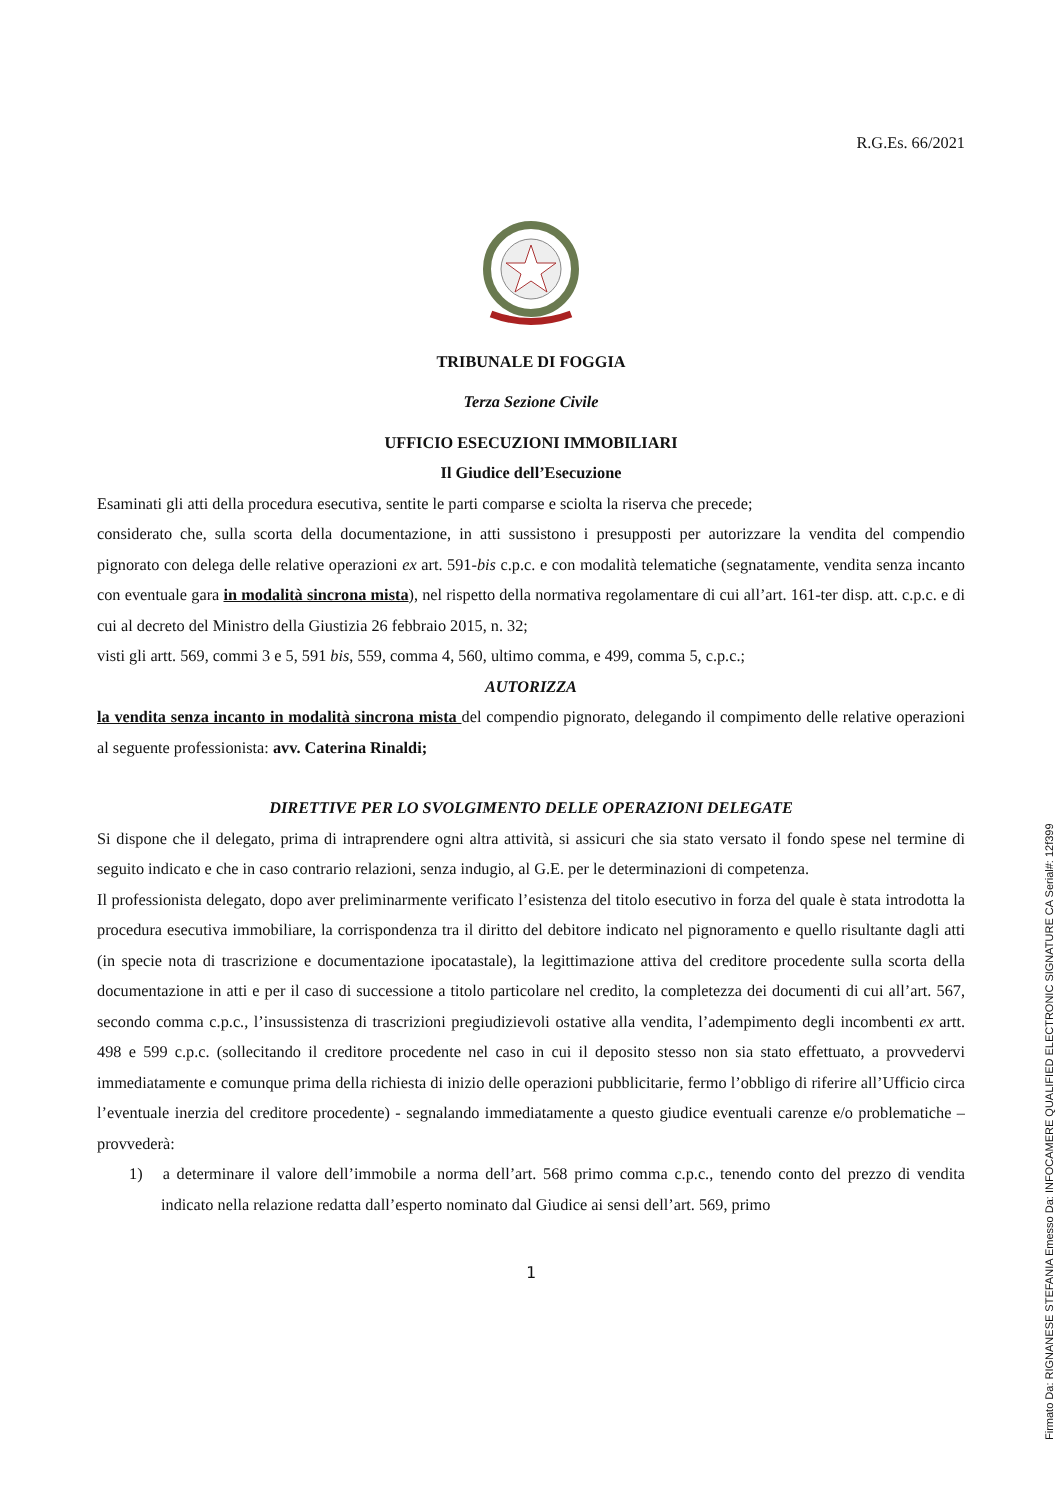R.G.Es. 66/2021
TRIBUNALE DI FOGGIA
Terza Sezione Civile
UFFICIO ESECUZIONI IMMOBILIARI
Il Giudice dell’Esecuzione
Esaminati gli atti della procedura esecutiva, sentite le parti comparse e sciolta la riserva che precede;
considerato che, sulla scorta della documentazione, in atti sussistono i presupposti per autorizzare la vendita del compendio pignorato con delega delle relative operazioni ex art. 591-bis c.p.c. e con modalità telematiche (segnatamente, vendita senza incanto con eventuale gara in modalità sincrona mista), nel rispetto della normativa regolamentare di cui all’art. 161-ter disp. att. c.p.c. e di cui al decreto del Ministro della Giustizia 26 febbraio 2015, n. 32;
visti gli artt. 569, commi 3 e 5, 591 bis, 559, comma 4, 560, ultimo comma, e 499, comma 5, c.p.c.;
AUTORIZZA
la vendita senza incanto in modalità sincrona mista del compendio pignorato, delegando il compimento delle relative operazioni al seguente professionista: avv. Caterina Rinaldi;
DIRETTIVE PER LO SVOLGIMENTO DELLE OPERAZIONI DELEGATE
Si dispone che il delegato, prima di intraprendere ogni altra attività, si assicuri che sia stato versato il fondo spese nel termine di seguito indicato e che in caso contrario relazioni, senza indugio, al G.E. per le determinazioni di competenza.
Il professionista delegato, dopo aver preliminarmente verificato l’esistenza del titolo esecutivo in forza del quale è stata introdotta la procedura esecutiva immobiliare, la corrispondenza tra il diritto del debitore indicato nel pignoramento e quello risultante dagli atti (in specie nota di trascrizione e documentazione ipocatastale), la legittimazione attiva del creditore procedente sulla scorta della documentazione in atti e per il caso di successione a titolo particolare nel credito, la completezza dei documenti di cui all’art. 567, secondo comma c.p.c., l’insussistenza di trascrizioni pregiudizievoli ostative alla vendita, l’adempimento degli incombenti ex artt. 498 e 599 c.p.c. (sollecitando il creditore procedente nel caso in cui il deposito stesso non sia stato effettuato, a provvedervi immediatamente e comunque prima della richiesta di inizio delle operazioni pubblicitarie, fermo l’obbligo di riferire all’Ufficio circa l’eventuale inerzia del creditore procedente) - segnalando immediatamente a questo giudice eventuali carenze e/o problematiche – provvederà:
1) a determinare il valore dell’immobile a norma dell’art. 568 primo comma c.p.c., tenendo conto del prezzo di vendita indicato nella relazione redatta dall’esperto nominato dal Giudice ai sensi dell’art. 569, primo
1
Firmato Da: RIGNANESE STEFANIA Emesso Da: INFOCAMERE QUALIFIED ELECTRONIC SIGNATURE CA Serial#: 12f399